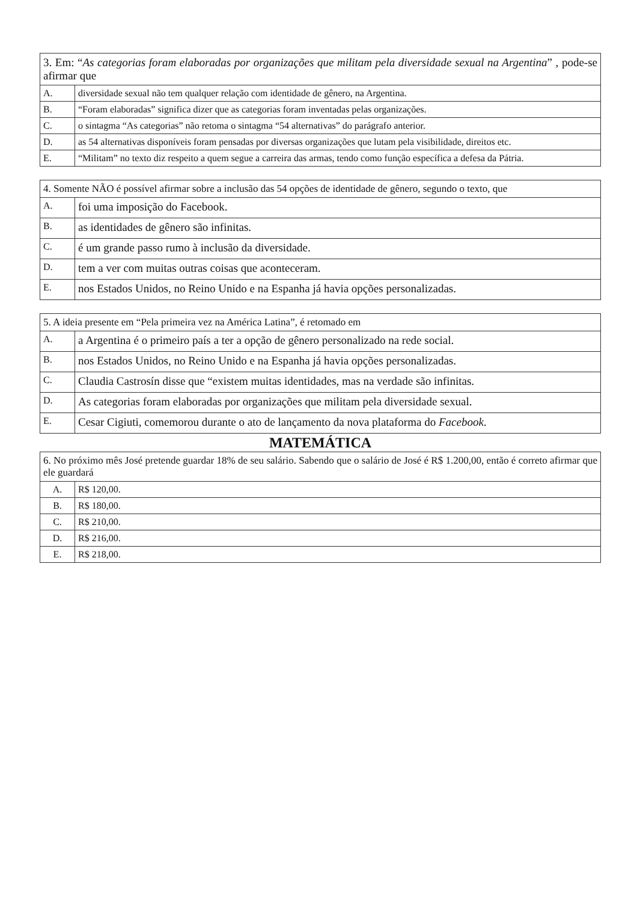| 3. Em: “ As categorias foram elaboradas por organizações que militam pela diversidade sexual na Argentina ” , pode-se afirmar que | |
| --- | --- |
| A. | diversidade sexual não tem qualquer relação com identidade de gênero, na Argentina. |
| B. | “Foram elaboradas” significa dizer que as categorias foram inventadas pelas organizações. |
| C. | o sintagma “As categorias” não retoma o sintagma “54 alternativas” do parágrafo anterior. |
| D. | as 54 alternativas disponíveis foram pensadas por diversas organizações que lutam pela visibilidade, direitos etc. |
| E. | “Militam” no texto diz respeito a quem segue a carreira das armas, tendo como função específica a defesa da Pátria. |
| 4. Somente NÃO é possível afirmar sobre a inclusão das 54 opções de identidade de gênero, segundo o texto, que | |
| --- | --- |
| A. | foi uma imposição do Facebook. |
| B. | as identidades de gênero são infinitas. |
| C. | é um grande passo rumo à inclusão da diversidade. |
| D. | tem a ver com muitas outras coisas que aconteceram. |
| E. | nos Estados Unidos, no Reino Unido e na Espanha já havia opções personalizadas. |
| 5. A ideia presente em “Pela primeira vez na América Latina”, é retomado em | |
| --- | --- |
| A. | a Argentina é o primeiro país a ter a opção de gênero personalizado na rede social. |
| B. | nos Estados Unidos, no Reino Unido e na Espanha já havia opções personalizadas. |
| C. | Claudia Castrosín disse que “existem muitas identidades, mas na verdade são infinitas. |
| D. | As categorias foram elaboradas por organizações que militam pela diversidade sexual. |
| E. | Cesar Cigiuti, comemorou durante o ato de lançamento da nova plataforma do Facebook . |
MATEMÁTICA
| 6. No próximo mês José pretende guardar 18% de seu salário. Sabendo que o salário de José é R$ 1.200,00, então é correto afirmar que ele guardará | |
| --- | --- |
| A. | R$ 120,00. |
| B. | R$ 180,00. |
| C. | R$ 210,00. |
| D. | R$ 216,00. |
| E. | R$ 218,00. |